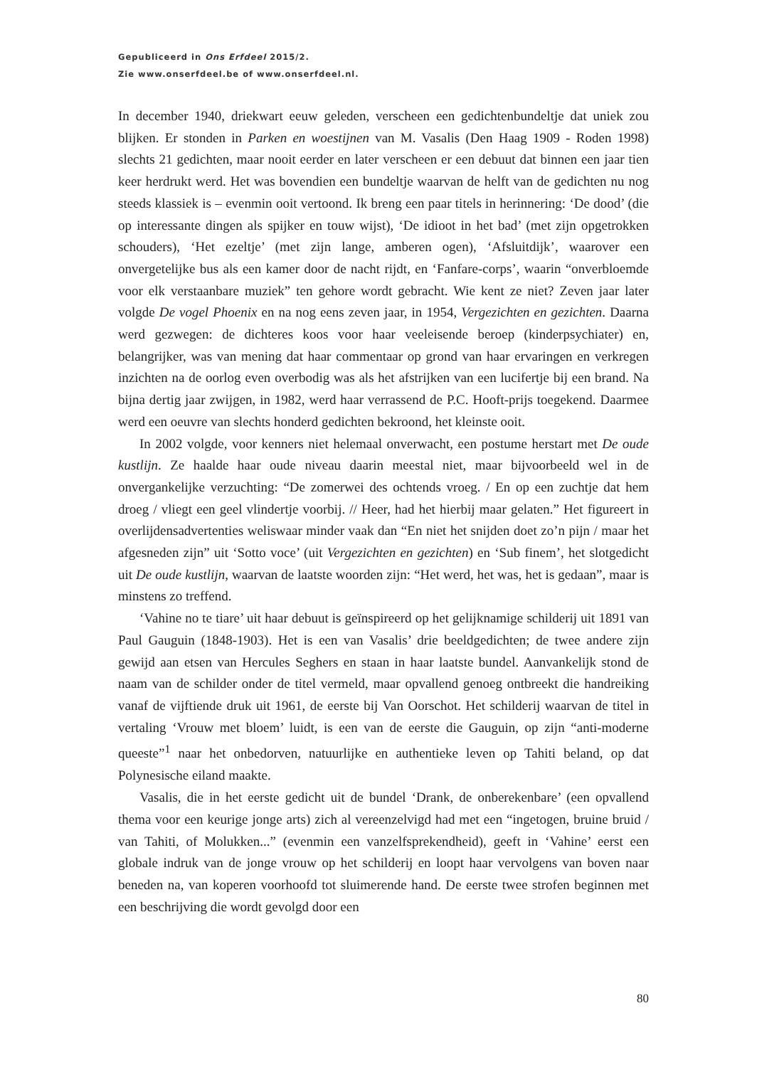Gepubliceerd in Ons Erfdeel 2015/2.
Zie www.onserfdeel.be of www.onserfdeel.nl.
In december 1940, driekwart eeuw geleden, verscheen een gedichtenbundeltje dat uniek zou blijken. Er stonden in Parken en woestijnen van M. Vasalis (Den Haag 1909 - Roden 1998) slechts 21 gedichten, maar nooit eerder en later verscheen er een debuut dat binnen een jaar tien keer herdrukt werd. Het was bovendien een bundeltje waarvan de helft van de gedichten nu nog steeds klassiek is – evenmin ooit vertoond. Ik breng een paar titels in herinnering: ‘De dood’ (die op interessante dingen als spijker en touw wijst), ‘De idioot in het bad’ (met zijn opgetrokken schouders), ‘Het ezeltje’ (met zijn lange, amberen ogen), ‘Afsluitdijk’, waarover een onvergetelijke bus als een kamer door de nacht rijdt, en ‘Fanfare-corps’, waarin “onverbloemde voor elk verstaanbare muziek” ten gehore wordt gebracht. Wie kent ze niet? Zeven jaar later volgde De vogel Phoenix en na nog eens zeven jaar, in 1954, Vergezichten en gezichten. Daarna werd gezwegen: de dichteres koos voor haar veeleisende beroep (kinderpsychiater) en, belangrijker, was van mening dat haar commentaar op grond van haar ervaringen en verkregen inzichten na de oorlog even overbodig was als het afstrijken van een lucifertje bij een brand. Na bijna dertig jaar zwijgen, in 1982, werd haar verrassend de P.C. Hooft-prijs toegekend. Daar­mee werd een oeuvre van slechts honderd gedichten bekroond, het kleinste ooit.
In 2002 volgde, voor kenners niet helemaal onverwacht, een postume herstart met De oude kustlijn. Ze haalde haar oude niveau daarin meestal niet, maar bijvoorbeeld wel in de onvergankelijke verzuchting: “De zomerwei des ochtends vroeg. / En op een zuchtje dat hem droeg / vliegt een geel vlindertje voorbij. // Heer, had het hierbij maar gelaten.” Het figureert in overlijdensadvertenties weliswaar minder vaak dan “En niet het snijden doet zo’n pijn / maar het afgesneden zijn” uit ‘Sotto voce’ (uit Vergezichten en gezichten) en ‘Sub finem’, het slotgedicht uit De oude kustlijn, waarvan de laatste woorden zijn: “Het werd, het was, het is gedaan”, maar is minstens zo treffend.
‘Vahine no te tiare’ uit haar debuut is geïnspireerd op het gelijknamige schilderij uit 1891 van Paul Gauguin (1848-1903). Het is een van Vasalis’ drie beeldgedichten; de twee andere zijn gewijd aan etsen van Hercules Seghers en staan in haar laatste bun­del. Aanvankelijk stond de naam van de schilder onder de titel vermeld, maar opval­lend genoeg ontbreekt die handreiking vanaf de vijftiende druk uit 1961, de eerste bij Van Oorschot. Het schilderij waarvan de titel in vertaling ‘Vrouw met bloem’ luidt, is een van de eerste die Gauguin, op zijn “anti-moderne queeste”<sup>1</sup> naar het onbedorven, natuurlijke en authentieke leven op Tahiti beland, op dat Polynesische eiland maakte.
Vasalis, die in het eerste gedicht uit de bundel ‘Drank, de onberekenbare’ (een opvallend thema voor een keurige jonge arts) zich al vereenzelvigd had met een “inge­togen, bruine bruid / van Tahiti, of Molukken...” (evenmin een vanzelfsprekendheid), geeft in ‘Vahine’ eerst een globale indruk van de jonge vrouw op het schilderij en loopt haar vervolgens van boven naar beneden na, van koperen voorhoofd tot sluimerende hand. De eerste twee strofen beginnen met een beschrijving die wordt gevolgd door een
80